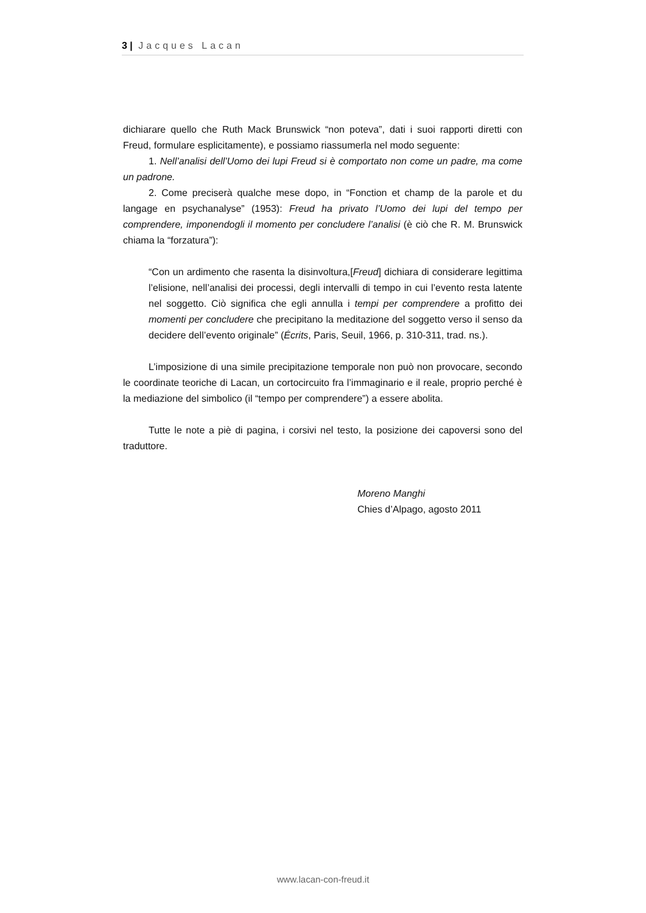3 | Jacques Lacan
dichiarare quello che Ruth Mack Brunswick “non poteva”, dati i suoi rapporti diretti con Freud, formulare esplicitamente), e possiamo riassumerla nel modo seguente:
1. Nell’analisi dell’Uomo dei lupi Freud si è comportato non come un padre, ma come un padrone.
2. Come preciserà qualche mese dopo, in “Fonction et champ de la parole et du langage en psychanalyse” (1953): Freud ha privato l’Uomo dei lupi del tempo per comprendere, imponendogli il momento per concludere l’analisi (è ciò che R. M. Brunswick chiama la “forzatura”):
“Con un ardimento che rasenta la disinvoltura,[Freud] dichiara di considerare legittima l’elisione, nell’analisi dei processi, degli intervalli di tempo in cui l’evento resta latente nel soggetto. Ciò significa che egli annulla i tempi per comprendere a profitto dei momenti per concludere che precipitano la meditazione del soggetto verso il senso da decidere dell’evento originale” (Écrits, Paris, Seuil, 1966, p. 310-311, trad. ns.).
L’imposizione di una simile precipitazione temporale non può non provocare, secondo le coordinate teoriche di Lacan, un cortocircuito fra l’immaginario e il reale, proprio perché è la mediazione del simbolico (il “tempo per comprendere”) a essere abolita.
Tutte le note a piè di pagina, i corsivi nel testo, la posizione dei capoversi sono del traduttore.
Moreno Manghi
Chies d’Alpago, agosto 2011
www.lacan-con-freud.it